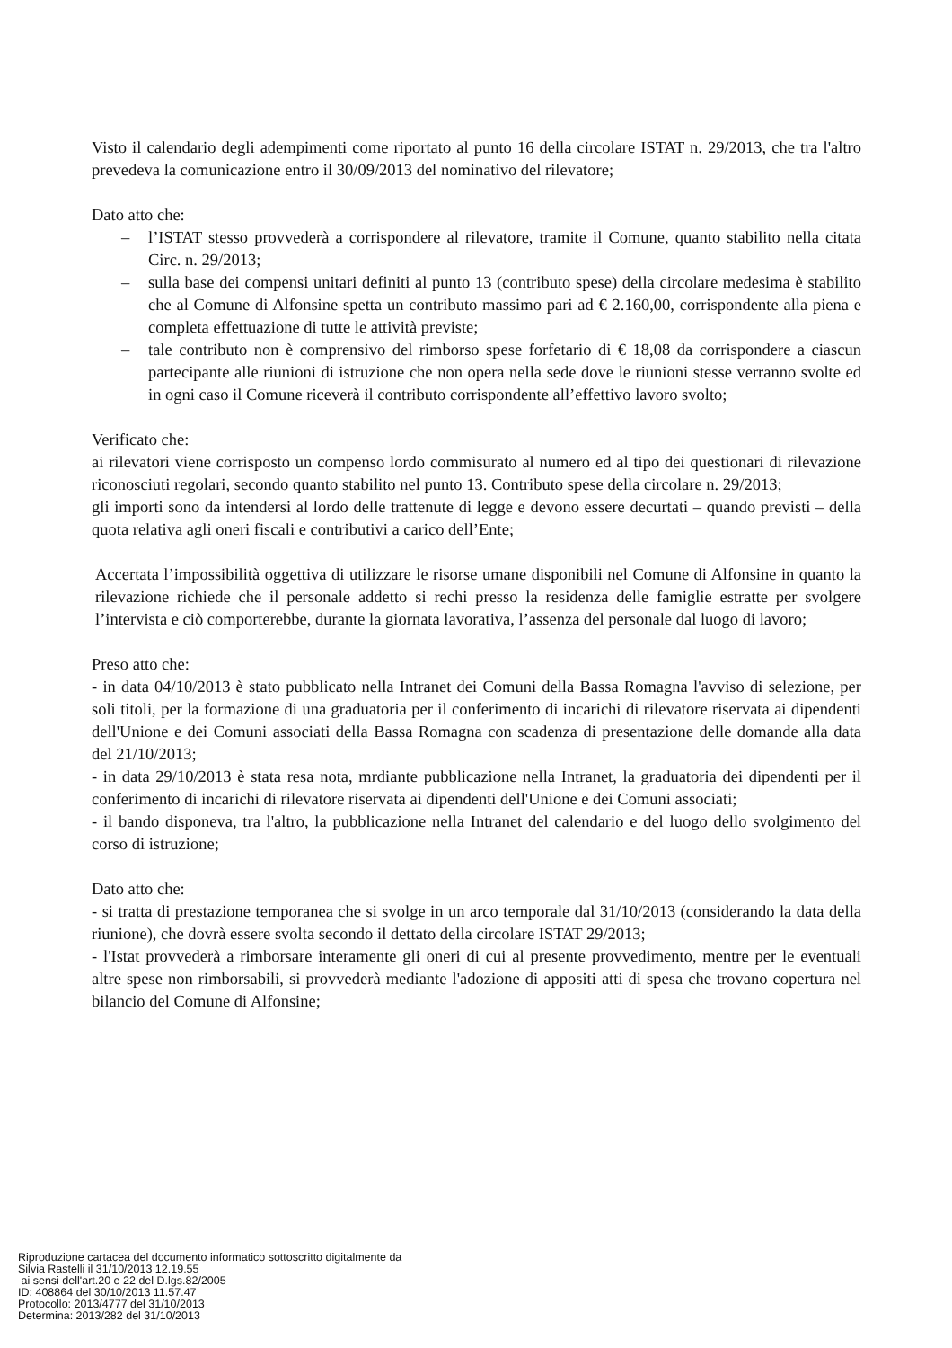Visto il calendario degli adempimenti come riportato al punto 16 della circolare ISTAT n. 29/2013, che tra l'altro prevedeva la comunicazione entro il 30/09/2013 del nominativo del rilevatore;
Dato atto che:
– l’ISTAT stesso provvederà a corrispondere al rilevatore, tramite il Comune, quanto stabilito nella citata Circ. n. 29/2013;
– sulla base dei compensi unitari definiti al punto 13 (contributo spese) della circolare medesima è stabilito che al Comune di Alfonsine spetta un contributo massimo pari ad € 2.160,00, corrispondente alla piena e completa effettuazione di tutte le attività previste;
– tale contributo non è comprensivo del rimborso spese forfetario di € 18,08 da corrispondere a ciascun partecipante alle riunioni di istruzione che non opera nella sede dove le riunioni stesse verranno svolte ed in ogni caso il Comune riceverà il contributo corrispondente all’effettivo lavoro svolto;
Verificato che:
ai rilevatori viene corrisposto un compenso lordo commisurato al numero ed al tipo dei questionari di rilevazione riconosciuti regolari, secondo quanto stabilito nel punto 13. Contributo spese della circolare n. 29/2013;
gli importi sono da intendersi al lordo delle trattenute di legge e devono essere decurtati – quando previsti – della quota relativa agli oneri fiscali e contributivi a carico dell’Ente;
Accertata l’impossibilità oggettiva di utilizzare le risorse umane disponibili nel Comune di Alfonsine in quanto la rilevazione richiede che il personale addetto si rechi presso la residenza delle famiglie estratte per svolgere l’intervista e ciò comporterebbe, durante la giornata lavorativa, l’assenza del personale dal luogo di lavoro;
Preso atto che:
- in data 04/10/2013 è stato pubblicato nella Intranet dei Comuni della Bassa Romagna l'avviso di selezione, per soli titoli, per la formazione di una graduatoria per il conferimento di incarichi di rilevatore riservata ai dipendenti dell'Unione e dei Comuni associati della Bassa Romagna con scadenza di presentazione delle domande alla data del 21/10/2013;
- in data 29/10/2013 è stata resa nota, mrdiante pubblicazione nella Intranet, la graduatoria dei dipendenti per il conferimento di incarichi di rilevatore riservata ai dipendenti dell'Unione e dei Comuni associati;
- il bando disponeva, tra l'altro, la pubblicazione nella Intranet del calendario e del luogo dello svolgimento del corso di istruzione;
Dato atto che:
- si tratta di prestazione temporanea che si svolge in un arco temporale dal 31/10/2013 (considerando la data della riunione), che dovrà essere svolta secondo il dettato della circolare ISTAT 29/2013;
- l'Istat provvederà a rimborsare interamente gli oneri di cui al presente provvedimento, mentre per le eventuali altre spese non rimborsabili, si provvederà mediante l'adozione di appositi atti di spesa che trovano copertura nel bilancio del Comune di Alfonsine;
Riproduzione cartacea del documento informatico sottoscritto digitalmente da
Silvia Rastelli il 31/10/2013 12.19.55
ai sensi dell'art.20 e 22 del D.lgs.82/2005
ID: 408864 del 30/10/2013 11.57.47
Protocollo: 2013/4777 del 31/10/2013
Determina: 2013/282 del 31/10/2013